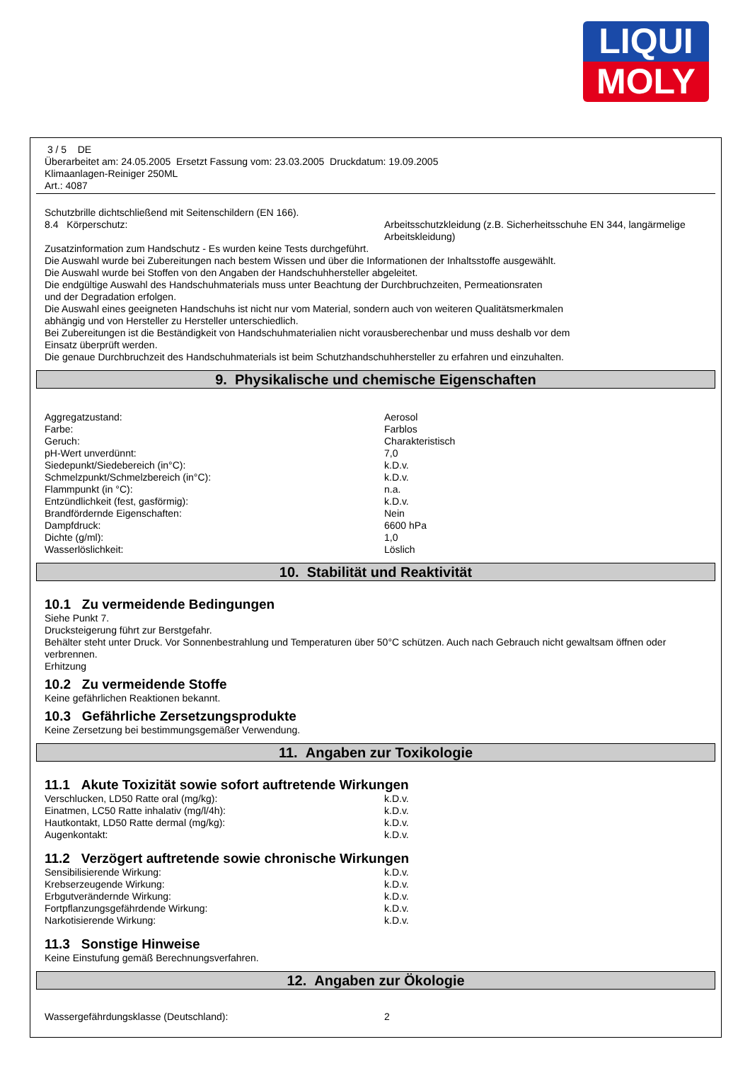LIQUI
MOLY
3 / 5 DE
Überarbeitet am: 24.05.2005 Ersetzt Fassung vom: 23.03.2005 Druckdatum: 19.09.2005
Klimaanlagen-Reiniger 250ML
Art.: 4087
Schutzbrille dichtschließend mit Seitenschildern (EN 166).
| 8.4 Körperschutz: | Arbeitsschutzkleidung (z.B. Sicherheitsschuhe EN 344, langärmelige Arbeitskleidung) |
Zusatzinformation zum Handschutz - Es wurden keine Tests durchgeführt.
Die Auswahl wurde bei Zubereitungen nach bestem Wissen und über die Informationen der Inhaltsstoffe ausgewählt.
Die Auswahl wurde bei Stoffen von den Angaben der Handschuhhersteller abgeleitet.
Die endgültige Auswahl des Handschuhmaterials muss unter Beachtung der Durchbruchzeiten, Permeationsraten
und der Degradation erfolgen.
Die Auswahl eines geeigneten Handschuhs ist nicht nur vom Material, sondern auch von weiteren Qualitätsmerkmalen
abhängig und von Hersteller zu Hersteller unterschiedlich.
Bei Zubereitungen ist die Beständigkeit von Handschuhmaterialien nicht vorausberechenbar und muss deshalb vor dem
Einsatz überprüft werden.
Die genaue Durchbruchzeit des Handschuhmaterials ist beim Schutzhandschuhhersteller zu erfahren und einzuhalten.
9. Physikalische und chemische Eigenschaften
| Aggregatzustand: | Aerosol |
| Farbe: | Farblos |
| Geruch: | Charakteristisch |
| pH-Wert unverdünnt: | 7,0 |
| Siedepunkt/Siedebereich (in°C): | k.D.v. |
| Schmelzpunkt/Schmelzbereich (in°C): | k.D.v. |
| Flammpunkt (in °C): | n.a. |
| Entzündlichkeit (fest, gasförmig): | k.D.v. |
| Brandfördernde Eigenschaften: | Nein |
| Dampfdruck: | 6600 hPa |
| Dichte (g/ml): | 1,0 |
| Wasserlöslichkeit: | Löslich |
10. Stabilität und Reaktivität
10.1 Zu vermeidende Bedingungen
Siehe Punkt 7.
Drucksteigerung führt zur Berstgefahr.
Behälter steht unter Druck. Vor Sonnenbestrahlung und Temperaturen über 50°C schützen. Auch nach Gebrauch nicht gewaltsam öffnen oder verbrennen.
Erhitzung
10.2 Zu vermeidende Stoffe
Keine gefährlichen Reaktionen bekannt.
10.3 Gefährliche Zersetzungsprodukte
Keine Zersetzung bei bestimmungsgemäßer Verwendung.
11. Angaben zur Toxikologie
11.1 Akute Toxizität sowie sofort auftretende Wirkungen
| Verschlucken, LD50 Ratte oral (mg/kg): | k.D.v. |
| Einatmen, LC50 Ratte inhalativ (mg/l/4h): | k.D.v. |
| Hautkontakt, LD50 Ratte dermal (mg/kg): | k.D.v. |
| Augenkontakt: | k.D.v. |
11.2 Verzögert auftretende sowie chronische Wirkungen
| Sensibilisierende Wirkung: | k.D.v. |
| Krebserzeugende Wirkung: | k.D.v. |
| Erbgutverändernde Wirkung: | k.D.v. |
| Fortpflanzungsgefährdende Wirkung: | k.D.v. |
| Narkotisierende Wirkung: | k.D.v. |
11.3 Sonstige Hinweise
Keine Einstufung gemäß Berechnungsverfahren.
12. Angaben zur Ökologie
| Wassergefährdungsklasse (Deutschland): | 2 |